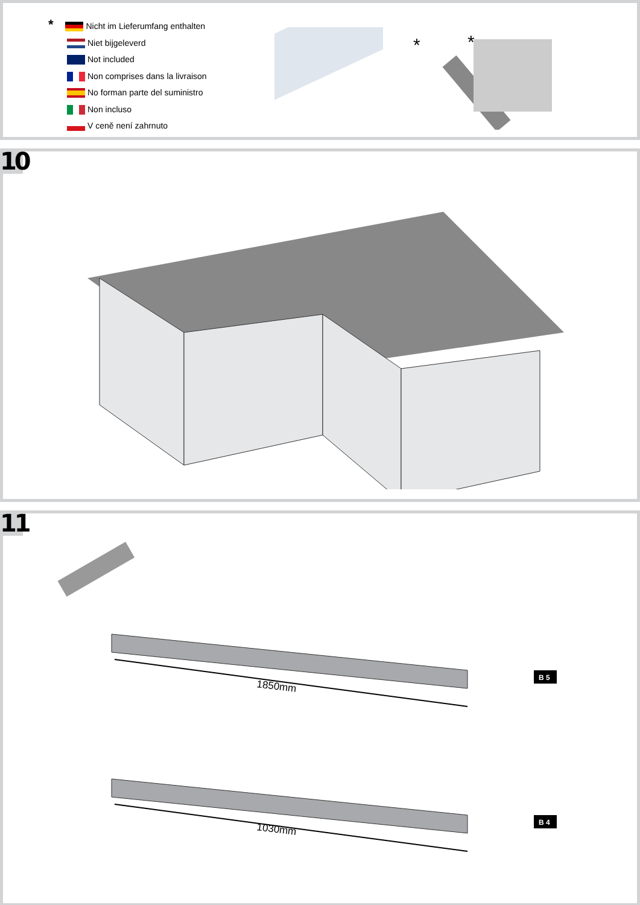* Nicht im Lieferumfang enthalten
Niet bijgeleverd
Not included
Non comprises dans la livraison
No forman parte del suministro
Non incluso
V ceně není zahrnuto
*
*
10
11
1850mm
B 5
1030mm
B 4